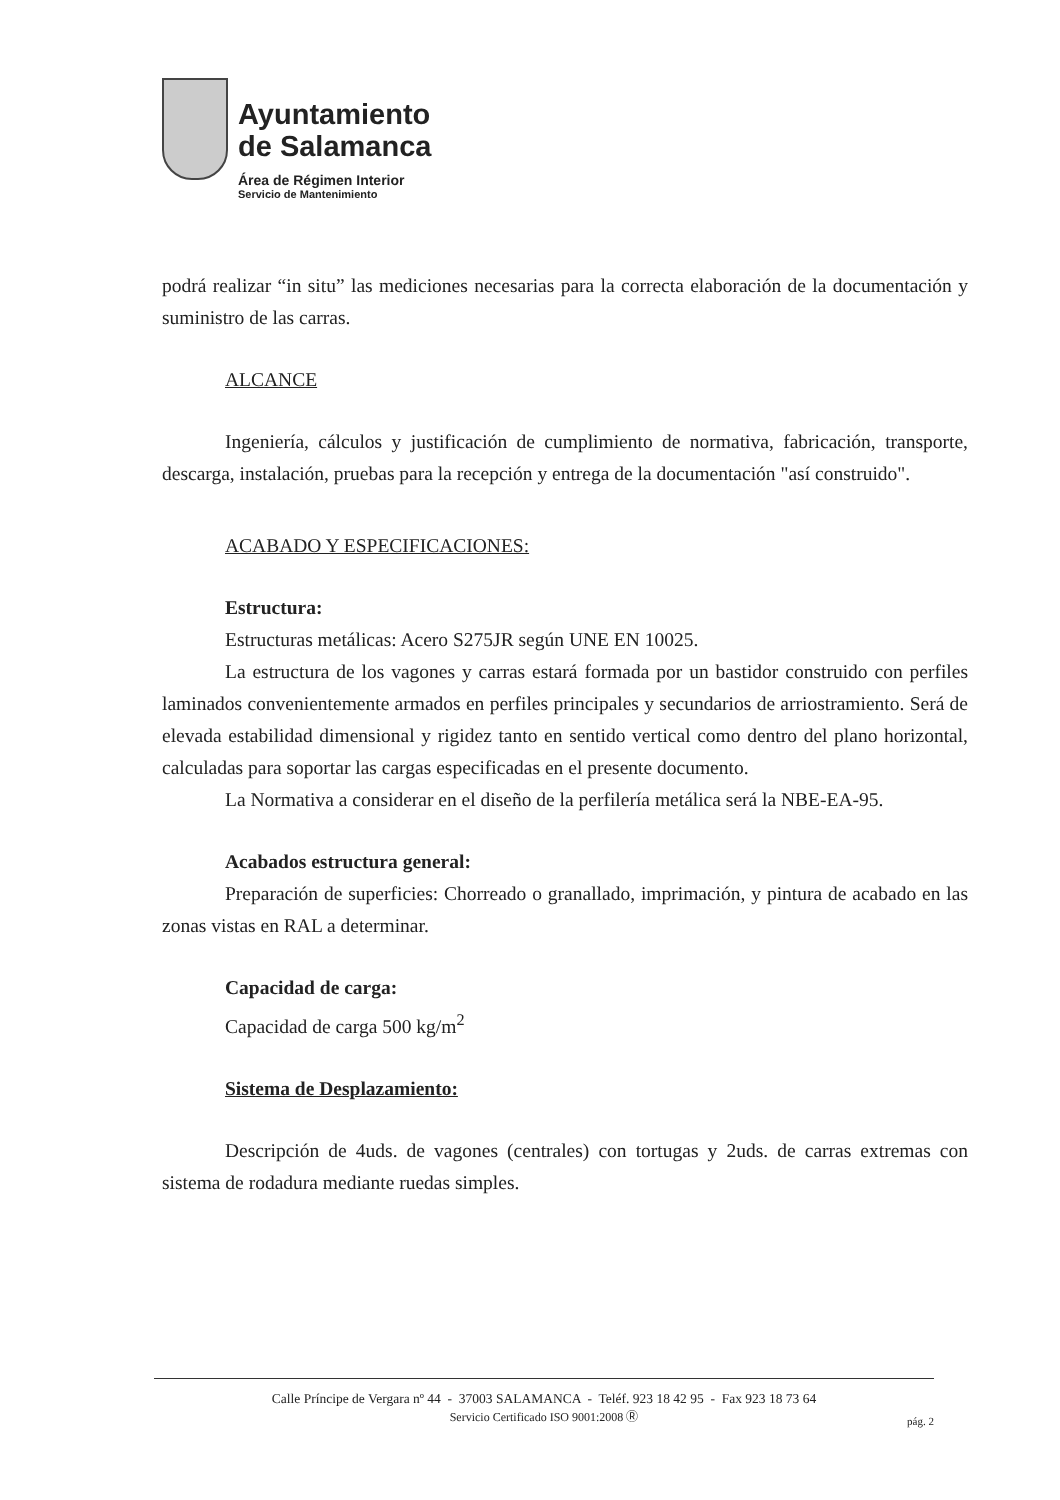Ayuntamiento
de Salamanca
Área de Régimen Interior
Servicio de Mantenimiento
podrá realizar “in situ” las mediciones necesarias para la correcta elaboración de la documentación y suministro de las carras.
ALCANCE
Ingeniería, cálculos y justificación de cumplimiento de normativa, fabricación, transporte, descarga, instalación, pruebas para la recepción y entrega de la documentación "así construido".
ACABADO Y ESPECIFICACIONES:
Estructura:
Estructuras metálicas: Acero S275JR según UNE EN 10025.
La estructura de los vagones y carras estará formada por un bastidor construido con perfiles laminados convenientemente armados en perfiles principales y secundarios de arriostramiento. Será de elevada estabilidad dimensional y rigidez tanto en sentido vertical como dentro del plano horizontal, calculadas para soportar las cargas especificadas en el presente documento.
La Normativa a considerar en el diseño de la perfilería metálica será la NBE-EA-95.
Acabados estructura general:
Preparación de superficies: Chorreado o granallado, imprimación, y pintura de acabado en las zonas vistas en RAL a determinar.
Capacidad de carga:
Capacidad de carga 500 kg/m<sup>2</sup>
Sistema de Desplazamiento:
Descripción de 4uds. de vagones (centrales) con tortugas y 2uds. de carras extremas con sistema de rodadura mediante ruedas simples.
Calle Príncipe de Vergara nº 44 - 37003 SALAMANCA - Teléf. 923 18 42 95 - Fax 923 18 73 64
Servicio Certificado ISO 9001:2008 Ⓡ
pág. 2